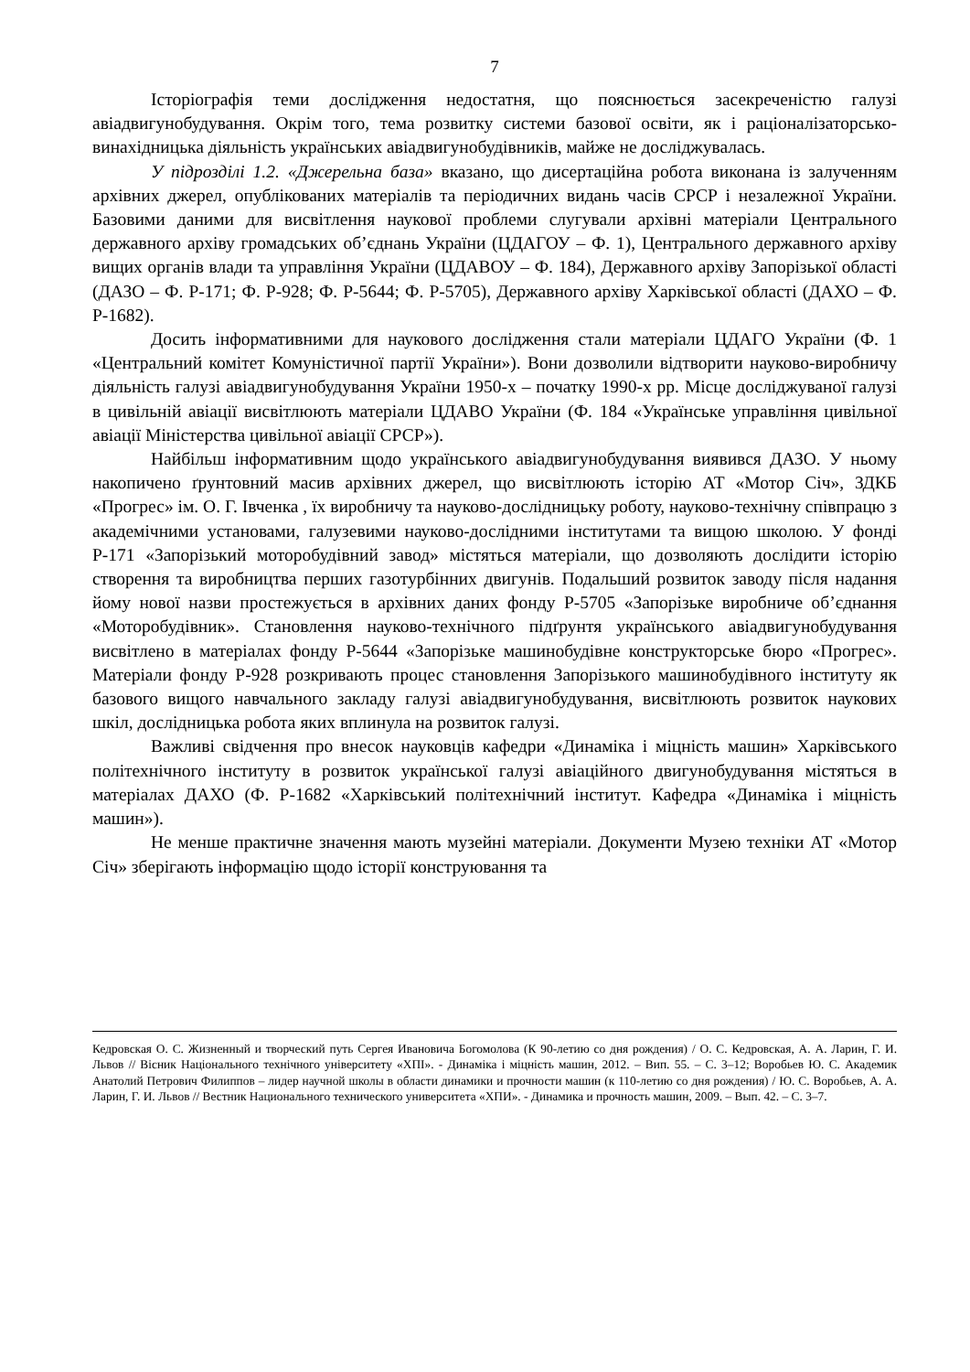7
Історіографія теми дослідження недостатня, що пояснюється засекреченістю галузі авіадвигунобудування. Окрім того, тема розвитку системи базової освіти, як і раціоналізаторсько-винахідницька діяльність українських авіадвигунобудівників, майже не досліджувалась.
У підрозділі 1.2. «Джерельна база» вказано, що дисертаційна робота виконана із залученням архівних джерел, опублікованих матеріалів та періодичних видань часів СРСР і незалежної України. Базовими даними для висвітлення наукової проблеми слугували архівні матеріали Центрального державного архіву громадських об’єднань України (ЦДАГОУ – Ф. 1), Центрального державного архіву вищих органів влади та управління України (ЦДАВОУ – Ф. 184), Державного архіву Запорізької області (ДАЗО – Ф. Р-171; Ф. Р-928; Ф. Р-5644; Ф. Р-5705), Державного архіву Харківської області (ДАХО – Ф. Р-1682).
Досить інформативними для наукового дослідження стали матеріали ЦДАГО України (Ф. 1 «Центральний комітет Комуністичної партії України»). Вони дозволили відтворити науково-виробничу діяльність галузі авіадвигунобудування України 1950-х – початку 1990-х рр. Місце досліджуваної галузі в цивільній авіації висвітлюють матеріали ЦДАВО України (Ф. 184 «Українське управління цивільної авіації Міністерства цивільної авіації СРСР»).
Найбільш інформативним щодо українського авіадвигунобудування виявився ДАЗО. У ньому накопичено ґрунтовний масив архівних джерел, що висвітлюють історію АТ «Мотор Січ», ЗДКБ «Прогрес» ім. О. Г. Івченка , їх виробничу та науково-дослідницьку роботу, науково-технічну співпрацю з академічними установами, галузевими науково-дослідними інститутами та вищою школою. У фонді Р-171 «Запорізький моторобудівний завод» містяться матеріали, що дозволяють дослідити історію створення та виробництва перших газотурбінних двигунів. Подальший розвиток заводу після надання йому нової назви простежується в архівних даних фонду Р-5705 «Запорізьке виробниче об’єднання «Моторобудівник». Становлення науково-технічного підґрунтя українського авіадвигунобудування висвітлено в матеріалах фонду Р-5644 «Запорізьке машинобудівне конструкторське бюро «Прогрес». Матеріали фонду Р-928 розкривають процес становлення Запорізького машинобудівного інституту як базового вищого навчального закладу галузі авіадвигунобудування, висвітлюють розвиток наукових шкіл, дослідницька робота яких вплинула на розвиток галузі.
Важливі свідчення про внесок науковців кафедри «Динаміка і міцність машин» Харківського політехнічного інституту в розвиток української галузі авіаційного двигунобудування містяться в матеріалах ДАХО (Ф. Р-1682 «Харківський політехнічний інститут. Кафедра «Динаміка і міцність машин»).
Не менше практичне значення мають музейні матеріали. Документи Музею техніки АТ «Мотор Січ» зберігають інформацію щодо історії конструювання та
Кедровская О. С. Жизненный и творческий путь Сергея Ивановича Богомолова (К 90-летию со дня рождения) / О. С. Кедровская, А. А. Ларин, Г. И. Львов // Вісник Національного технічного університету «ХПІ». - Динаміка і міцність машин, 2012. – Вип. 55. – С. 3–12; Воробьев Ю. С. Академик Анатолий Петрович Филиппов – лидер научной школы в области динамики и прочности машин (к 110-летию со дня рождения) / Ю. С. Воробьев, А. А. Ларин, Г. И. Львов // Вестник Национального технического университета «ХПИ». - Динамика и прочность машин, 2009. – Вып. 42. – С. 3–7.